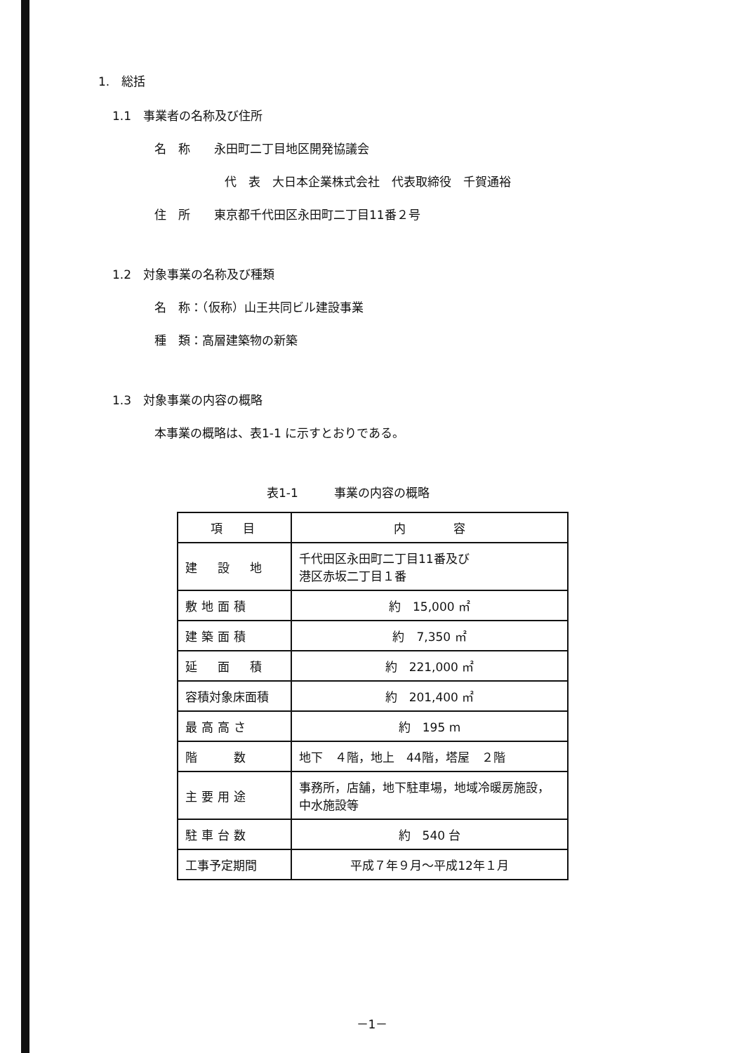1.　総括
1.1　事業者の名称及び住所
名　称　　永田町二丁目地区開発協議会
代　表　大日本企業株式会社　代表取締役　千賀通裕
住　所　　東京都千代田区永田町二丁目11番２号
1.2　対象事業の名称及び種類
名　称：（仮称）山王共同ビル建設事業
種　類：高層建築物の新築
1.3　対象事業の内容の概略
本事業の概略は、表1-1 に示すとおりである。
表1-1　　　事業の内容の概略
| 項 目 | 内 容 |
| 建 設 地 | 千代田区永田町二丁目11番及び 港区赤坂二丁目１番 |
| 敷地面積 | 約 15,000 ㎡ |
| 建築面積 | 約 7,350 ㎡ |
| 延 面 積 | 約 221,000 ㎡ |
| 容積対象床面積 | 約 201,400 ㎡ |
| 最高高さ | 約 195 m |
| 階 数 | 地下 ４階，地上 44階，塔屋 ２階 |
| 主要用途 | 事務所，店舗，地下駐車場，地域冷暖房施設，中水施設等 |
| 駐車台数 | 約 540 台 |
| 工事予定期間 | 平成７年９月～平成12年１月 |
－1－